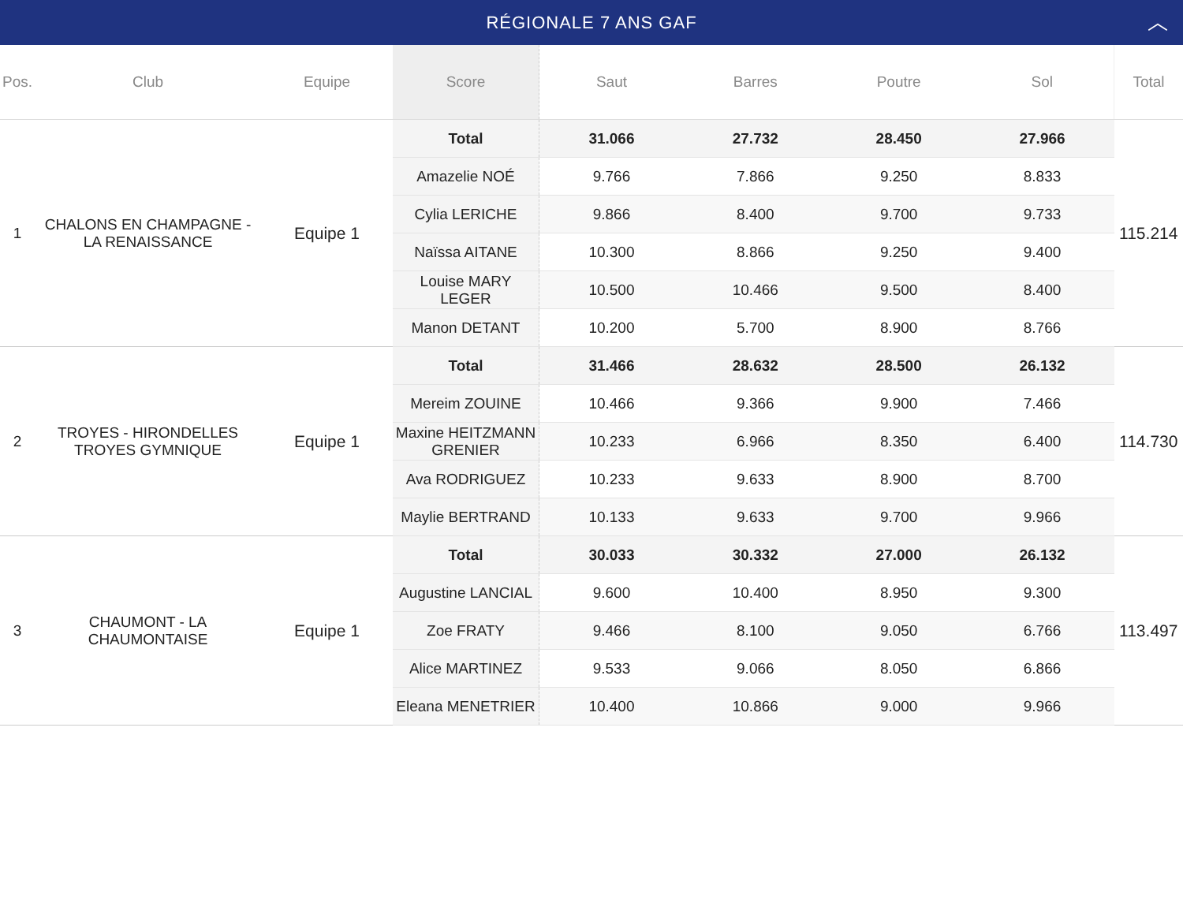RÉGIONALE 7 ANS GAF ︿
| Pos. | Club | Equipe | Score | Saut | Barres | Poutre | Sol | Total |
| --- | --- | --- | --- | --- | --- | --- | --- | --- |
| 1 | CHALONS EN CHAMPAGNE - LA RENAISSANCE | Equipe 1 | Total | 31.066 | 27.732 | 28.450 | 27.966 | 115.214 |
| | | | Amazelie NOÉ | 9.766 | 7.866 | 9.250 | 8.833 | |
| | | | Cylia LERICHE | 9.866 | 8.400 | 9.700 | 9.733 | |
| | | | Naïssa AITANE | 10.300 | 8.866 | 9.250 | 9.400 | |
| | | | Louise MARY LEGER | 10.500 | 10.466 | 9.500 | 8.400 | |
| | | | Manon DETANT | 10.200 | 5.700 | 8.900 | 8.766 | |
| 2 | TROYES - HIRONDELLES TROYES GYMNIQUE | Equipe 1 | Total | 31.466 | 28.632 | 28.500 | 26.132 | 114.730 |
| | | | Mereim ZOUINE | 10.466 | 9.366 | 9.900 | 7.466 | |
| | | | Maxine HEITZMANN GRENIER | 10.233 | 6.966 | 8.350 | 6.400 | |
| | | | Ava RODRIGUEZ | 10.233 | 9.633 | 8.900 | 8.700 | |
| | | | Maylie BERTRAND | 10.133 | 9.633 | 9.700 | 9.966 | |
| 3 | CHAUMONT - LA CHAUMONTAISE | Equipe 1 | Total | 30.033 | 30.332 | 27.000 | 26.132 | 113.497 |
| | | | Augustine LANCIAL | 9.600 | 10.400 | 8.950 | 9.300 | |
| | | | Zoe FRATY | 9.466 | 8.100 | 9.050 | 6.766 | |
| | | | Alice MARTINEZ | 9.533 | 9.066 | 8.050 | 6.866 | |
| | | | Eleana MENETRIER | 10.400 | 10.866 | 9.000 | 9.966 | |